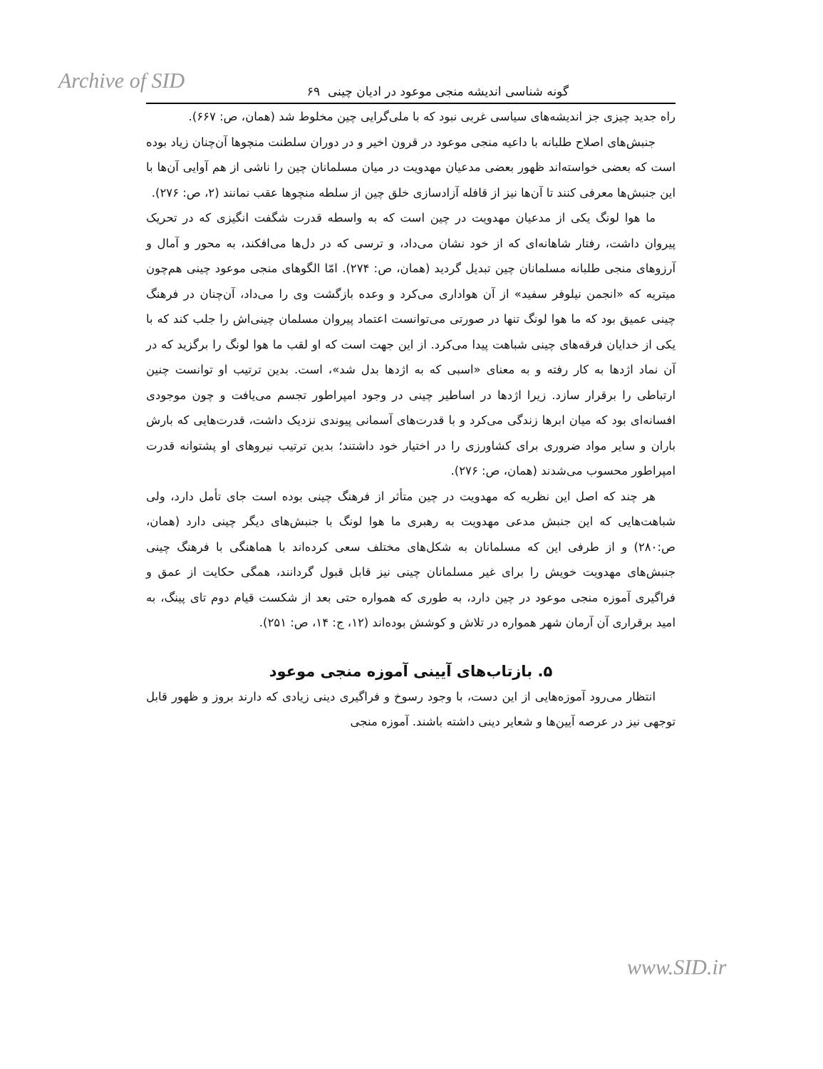Archive of SID
گونه شناسی اندیشه منجی موعود در ادیان چینی ۶۹
راه جدید چیزی جز اندیشه‌های سیاسی غربی نبود که با ملی‌گرایی چین مخلوط شد (همان، ص: ۶۶۷).
جنبش‌های اصلاح طلبانه با داعیه منجی موعود در قرون اخیر و در دوران سلطنت منچوها آن‌چنان زیاد بوده است که بعضی خواسته‌اند ظهور بعضی مدعیان مهدویت در میان مسلمانان چین را ناشی از هم آوایی آن‌ها با این جنبش‌ها معرفی کنند تا آن‌ها نیز از قافله آزادسازی خلق چین از سلطه منچوها عقب نمانند (۲، ص: ۲۷۶).
ما هوا لونگ یکی از مدعیان مهدویت در چین است که به واسطه قدرت شگفت انگیزی که در تحریک پیروان داشت، رفتار شاهانه‌ای که از خود نشان می‌داد، و ترسی که در دل‌ها می‌افکند، به محور و آمال و آرزوهای منجی طلبانه مسلمانان چین تبدیل گردید (همان، ص: ۲۷۴). امّا الگوهای منجی موعود چینی هم‌چون میتریه که «انجمن نیلوفر سفید» از آن هواداری می‌کرد و وعده بازگشت وی را می‌داد، آن‌چنان در فرهنگ چینی عمیق بود که ما هوا لونگ تنها در صورتی می‌توانست اعتماد پیروان مسلمان چینی‌اش را جلب کند که با یکی از خدایان فرقه‌های چینی شباهت پیدا می‌کرد. از این جهت است که او لقب ما هوا لونگ را برگزید که در آن نماد اژدها به کار رفته و به معنای «اسبی که به اژدها بدل شد»، است. بدین ترتیب او توانست چنین ارتباطی را برقرار سازد. زیرا اژدها در اساطیر چینی در وجود امپراطور تجسم می‌یافت و چون موجودی افسانه‌ای بود که میان ابرها زندگی می‌کرد و با قدرت‌های آسمانی پیوندی نزدیک داشت، قدرت‌هایی که بارش باران و سایر مواد ضروری برای کشاورزی را در اختیار خود داشتند؛ بدین ترتیب نیروهای او پشتوانه قدرت امپراطور محسوب می‌شدند (همان، ص: ۲۷۶).
هر چند که اصل این نظریه که مهدویت در چین متأثر از فرهنگ چینی بوده است جای تأمل دارد، ولی شباهت‌هایی که این جنبش مدعی مهدویت به رهبری ما هوا لونگ با جنبش‌های دیگر چینی دارد (همان، ص:۲۸۰) و از طرفی این که مسلمانان به شکل‌های مختلف سعی کرده‌اند با هماهنگی با فرهنگ چینی جنبش‌های مهدویت خویش را برای غیر مسلمانان چینی نیز قابل قبول گردانند، همگی حکایت از عمق و فراگیری آموزه منجی موعود در چین دارد، به طوری که همواره حتی بعد از شکست قیام دوم تای پینگ، به امید برقراری آن آرمان شهر همواره در تلاش و کوشش بوده‌اند (۱۲، ج: ۱۴، ص: ۲۵۱).
۵. بازتاب‌های آیینی آموزه منجی موعود
انتظار می‌رود آموزه‌هایی از این دست، با وجود رسوخ و فراگیری دینی زیادی که دارند بروز و ظهور قابل توجهی نیز در عرصه آیین‌ها و شعایر دینی داشته باشند. آموزه منجی
www.SID.ir